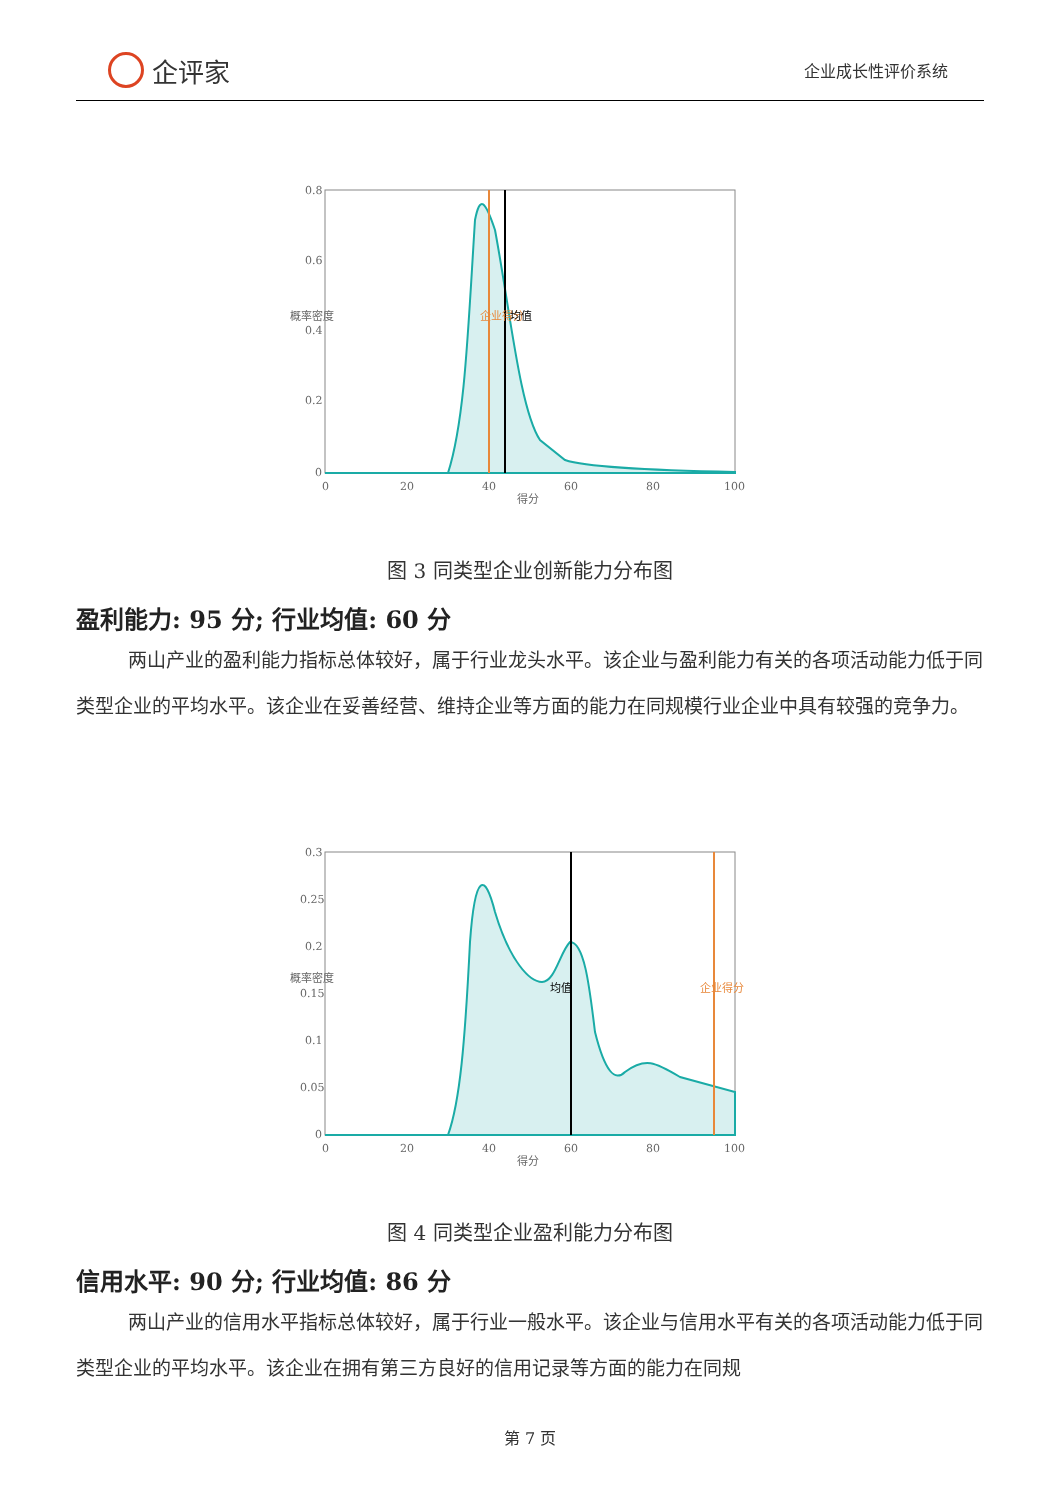企评家
企业成长性评价系统
0.8
0.6
0.4
0.2
0
0
20
40
60
80
100
得分
企业得分
均值
概率密度
图 3 同类型企业创新能力分布图
盈利能力: 95 分; 行业均值: 60 分
两山产业的盈利能力指标总体较好，属于行业龙头水平。该企业与盈利能力有关的各项活动能力低于同类型企业的平均水平。该企业在妥善经营、维持企业等方面的能力在同规模行业企业中具有较强的竞争力。
0.3
0.25
0.2
0.15
0.1
0.05
0
0
20
40
60
80
100
得分
均值
企业得分
概率密度
图 4 同类型企业盈利能力分布图
信用水平: 90 分; 行业均值: 86 分
两山产业的信用水平指标总体较好，属于行业一般水平。该企业与信用水平有关的各项活动能力低于同类型企业的平均水平。该企业在拥有第三方良好的信用记录等方面的能力在同规
第 7 页